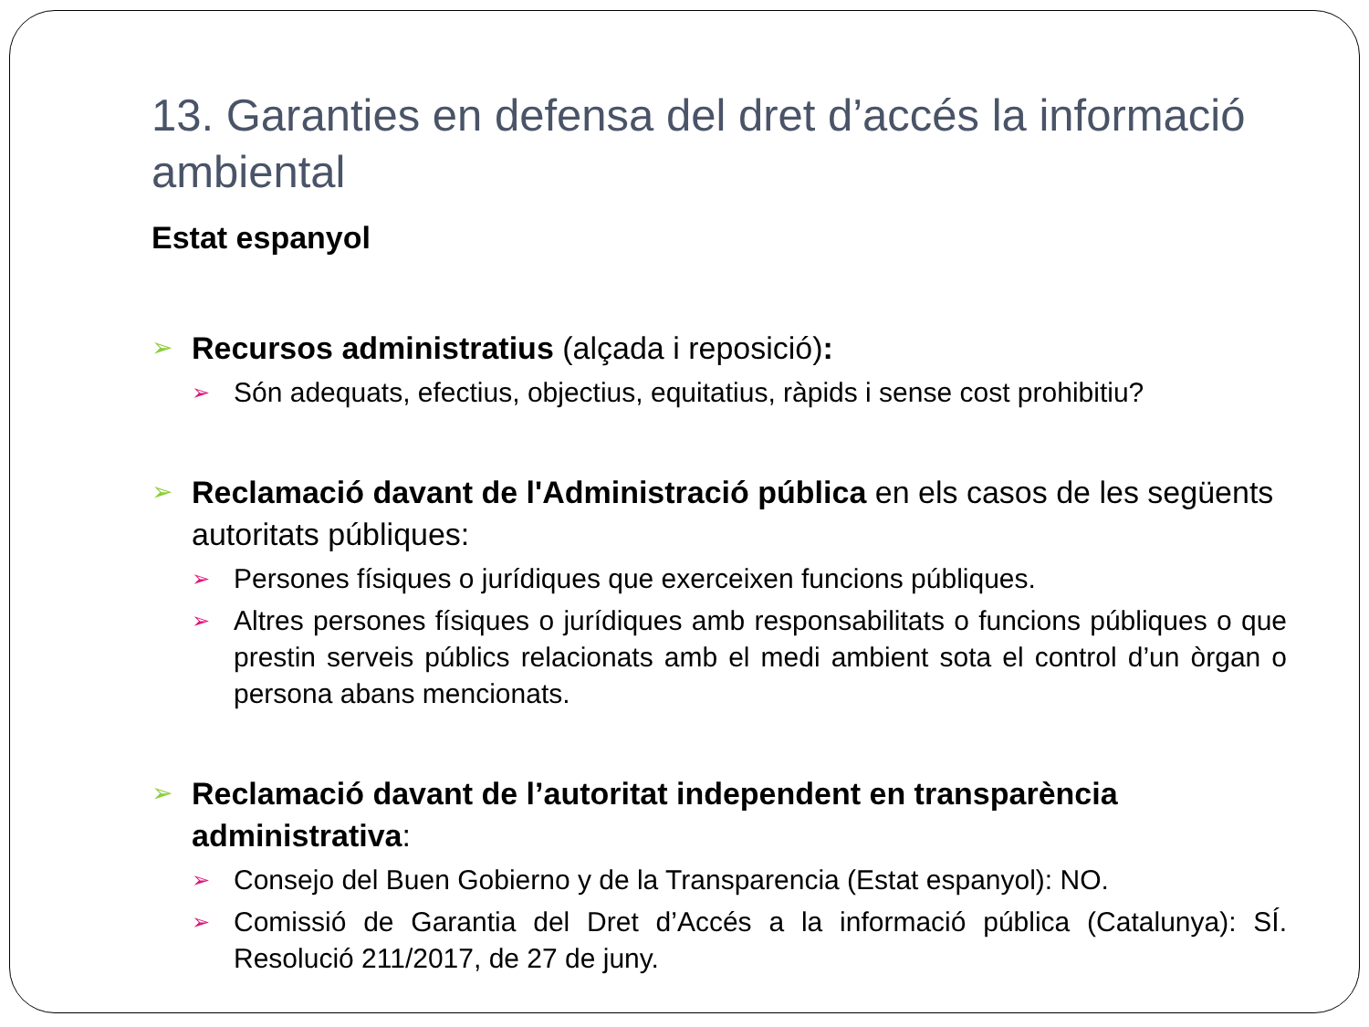13. Garanties en defensa del dret d’accés la informació ambiental
Estat espanyol
➢
Recursos administratius (alçada i reposició):
➢
Són adequats, efectius, objectius, equitatius, ràpids i sense cost prohibitiu?
➢
Reclamació davant de l'Administració pública en els casos de les següents autoritats públiques:
➢
Persones físiques o jurídiques que exerceixen funcions públiques.
➢
Altres persones físiques o jurídiques amb responsabilitats o funcions públiques o que prestin serveis públics relacionats amb el medi ambient sota el control d’un òrgan o persona abans mencionats.
➢
Reclamació davant de l’autoritat independent en transparència administrativa:
➢
Consejo del Buen Gobierno y de la Transparencia (Estat espanyol): NO.
➢
Comissió de Garantia del Dret d’Accés a la informació pública (Catalunya): SÍ. Resolució 211/2017, de 27 de juny.